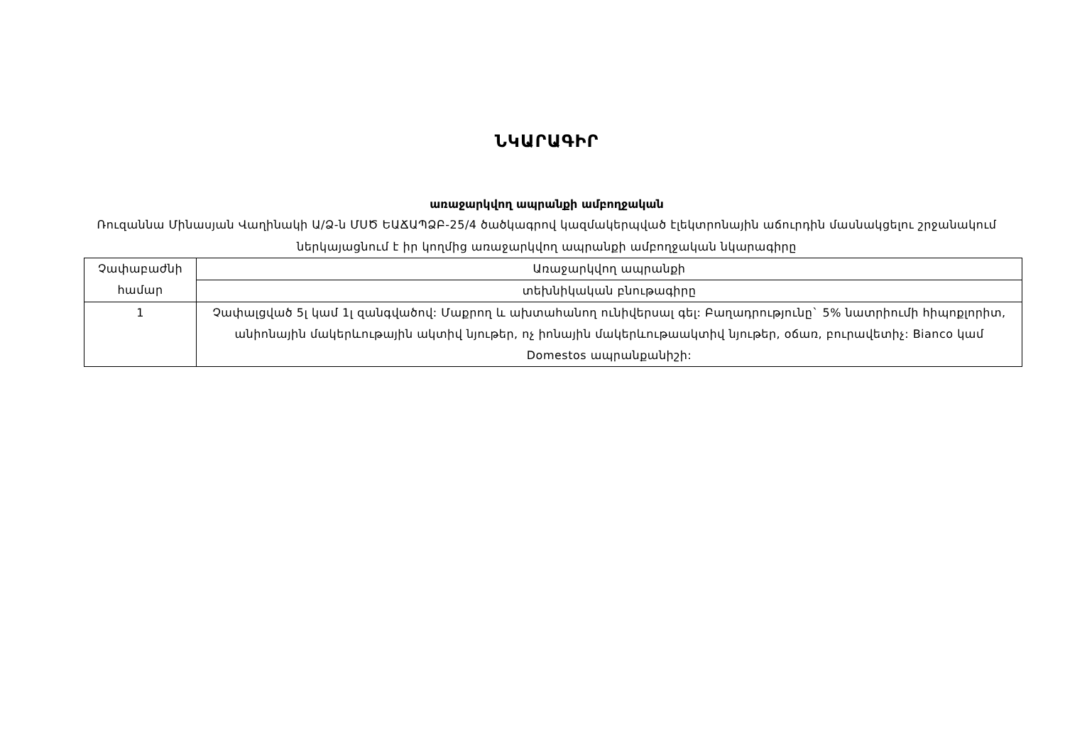ՆԿԱՐԱԳԻՐ
առաջարկվող ապրանքի ամբողջական
Ռուզաննա Մինասյան Վաղինակի Ա/Ձ-ն ՄՍԾ ԵԱՃԱՊՁԲ-25/4 ծածկագրով կազմակերպված էլեկտրոնային աճուրդին մասնակցելու շրջանակում ներկայացնում է իր կողմից առաջարկվող ապրանքի ամբողջական նկարագիրը
| Չափաբաժնի համար | Առաջարկվող ապրանքի |
| | տեխնիկական բնութագիրը |
| 1 | Չափալցված 5լ կամ 1լ զանգվածով: Մաքրող և ախտահանող ունիվերսալ գել: Բաղադրությունը` 5% նատրիումի հիպոքլորիտ, անիոնային մակերևութային ակտիվ նյութեր, ոչ իոնային մակերևութաակտիվ նյութեր, օճառ, բուրավետիչ: Bianco կամ Domestos ապրանքանիշի: |